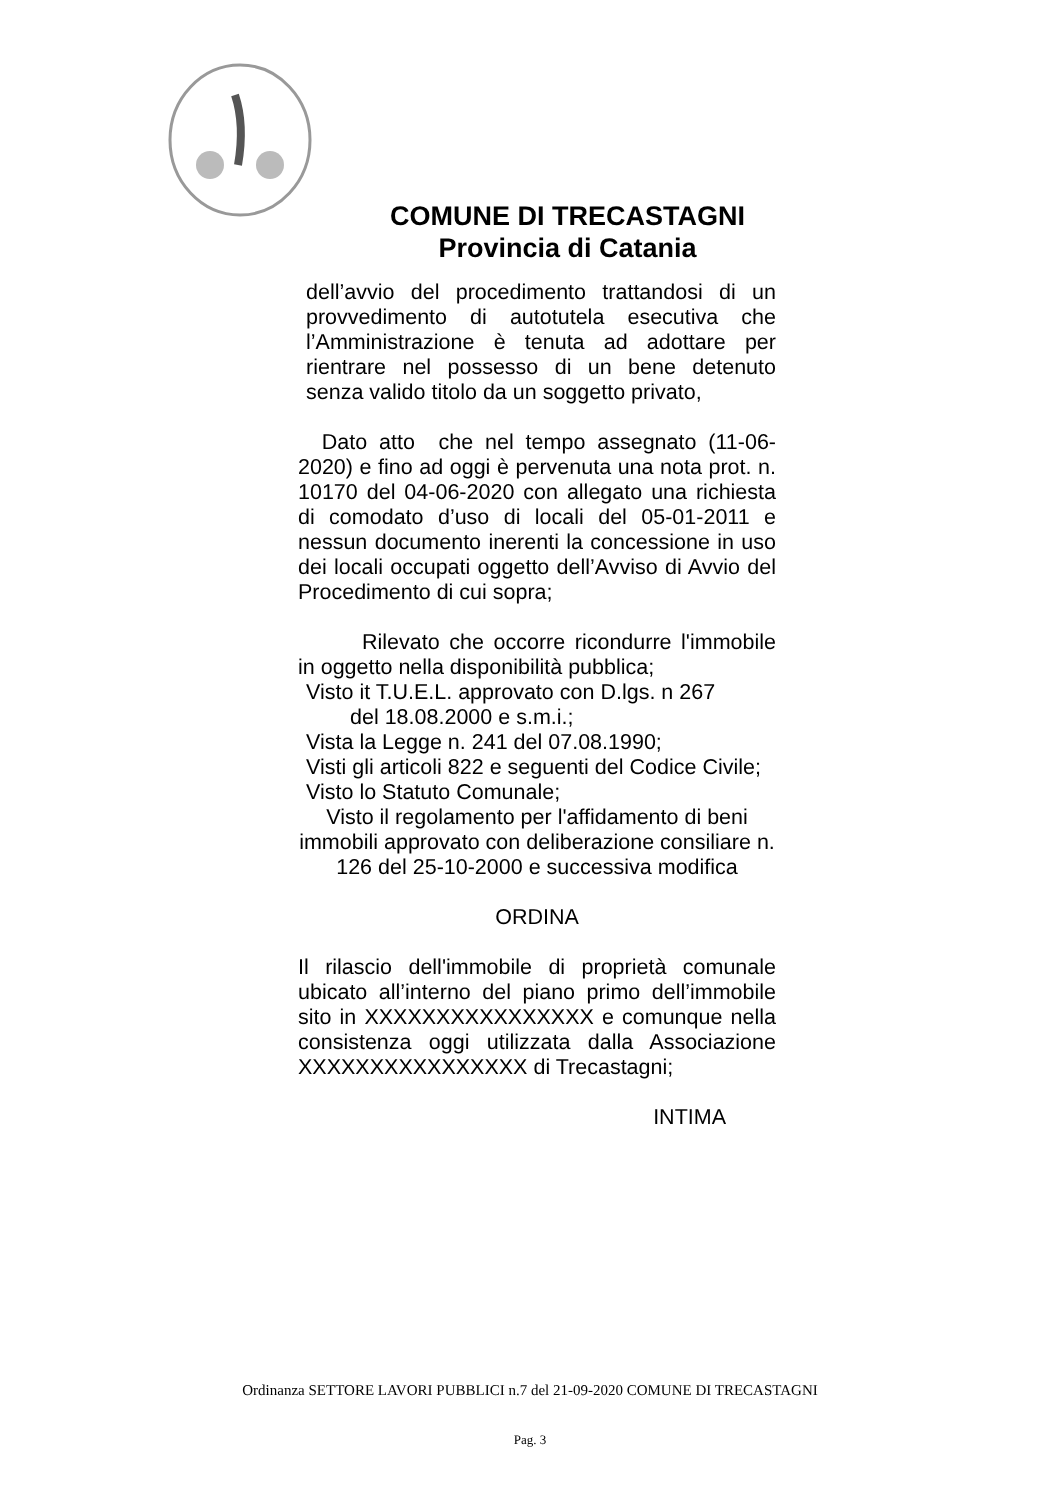COMUNE DI TRECASTAGNI
Provincia di Catania
dell’avvio del procedimento trattandosi di un provvedimento di autotutela esecutiva che l’Amministrazione è tenuta ad adottare per rientrare nel possesso di un bene detenuto senza valido titolo da un soggetto privato,
Dato atto che nel tempo assegnato (11-06-2020) e fino ad oggi è pervenuta una nota prot. n. 10170 del 04-06-2020 con allegato una richiesta di comodato d’uso di locali del 05-01-2011 e nessun documento inerenti la concessione in uso dei locali occupati oggetto dell’Avviso di Avvio del Procedimento di cui sopra;
Rilevato che occorre ricondurre l'immobile in oggetto nella disponibilità pubblica;
Visto it T.U.E.L. approvato con D.lgs. n 267
del 18.08.2000 e s.m.i.;
Vista la Legge n. 241 del 07.08.1990;
Visti gli articoli 822 e seguenti del Codice Civile;
Visto lo Statuto Comunale;
Visto il regolamento per l'affidamento di beni immobili approvato con deliberazione consiliare n. 126 del 25-10-2000 e successiva modifica
ORDINA
Il rilascio dell'immobile di proprietà comunale ubicato all’interno del piano primo dell’immobile sito in XXXXXXXXXXXXXXXX e comunque nella consistenza oggi utilizzata dalla Associazione XXXXXXXXXXXXXXXX di Trecastagni;
INTIMA
Ordinanza SETTORE LAVORI PUBBLICI n.7 del 21-09-2020 COMUNE DI TRECASTAGNI
Pag. 3